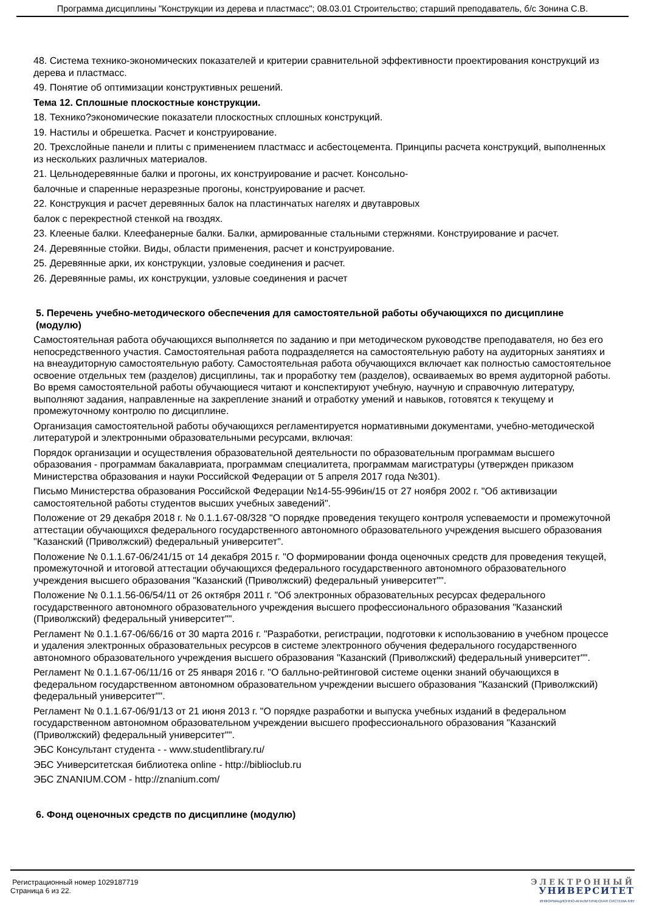Программа дисциплины "Конструкции из дерева и пластмасс"; 08.03.01 Строительство; старший преподаватель, б/с Зонина С.В.
48. Система технико-экономических показателей и критерии сравнительной эффективности проектирования конструкций из дерева и пластмасс.
49. Понятие об оптимизации конструктивных решений.
Тема 12. Сплошные плоскостные конструкции.
18. Технико?экономические показатели плоскостных сплошных конструкций.
19. Настилы и обрешетка. Расчет и конструирование.
20. Трехслойные панели и плиты с применением пластмасс и асбестоцемента. Принципы расчета конструкций, выполненных из нескольких различных материалов.
21. Цельнодеревянные балки и прогоны, их конструирование и расчет. Консольно-
балочные и спаренные неразрезные прогоны, конструирование и расчет.
22. Конструкция и расчет деревянных балок на пластинчатых нагелях и двутавровых
балок с перекрестной стенкой на гвоздях.
23. Клееные балки. Клеефанерные балки. Балки, армированные стальными стержнями. Конструирование и расчет.
24. Деревянные стойки. Виды, области применения, расчет и конструирование.
25. Деревянные арки, их конструкции, узловые соединения и расчет.
26. Деревянные рамы, их конструкции, узловые соединения и расчет
5. Перечень учебно-методического обеспечения для самостоятельной работы обучающихся по дисциплине (модулю)
Самостоятельная работа обучающихся выполняется по заданию и при методическом руководстве преподавателя, но без его непосредственного участия. Самостоятельная работа подразделяется на самостоятельную работу на аудиторных занятиях и на внеаудиторную самостоятельную работу. Самостоятельная работа обучающихся включает как полностью самостоятельное освоение отдельных тем (разделов) дисциплины, так и проработку тем (разделов), осваиваемых во время аудиторной работы. Во время самостоятельной работы обучающиеся читают и конспектируют учебную, научную и справочную литературу, выполняют задания, направленные на закрепление знаний и отработку умений и навыков, готовятся к текущему и промежуточному контролю по дисциплине.
Организация самостоятельной работы обучающихся регламентируется нормативными документами, учебно-методической литературой и электронными образовательными ресурсами, включая:
Порядок организации и осуществления образовательной деятельности по образовательным программам высшего образования - программам бакалавриата, программам специалитета, программам магистратуры (утвержден приказом Министерства образования и науки Российской Федерации от 5 апреля 2017 года №301).
Письмо Министерства образования Российской Федерации №14-55-996ин/15 от 27 ноября 2002 г. "Об активизации самостоятельной работы студентов высших учебных заведений".
Положение от 29 декабря 2018 г. № 0.1.1.67-08/328 "О порядке проведения текущего контроля успеваемости и промежуточной аттестации обучающихся федерального государственного автономного образовательного учреждения высшего образования "Казанский (Приволжский) федеральный университет".
Положение № 0.1.1.67-06/241/15 от 14 декабря 2015 г. "О формировании фонда оценочных средств для проведения текущей, промежуточной и итоговой аттестации обучающихся федерального государственного автономного образовательного учреждения высшего образования "Казанский (Приволжский) федеральный университет"".
Положение № 0.1.1.56-06/54/11 от 26 октября 2011 г. "Об электронных образовательных ресурсах федерального государственного автономного образовательного учреждения высшего профессионального образования "Казанский (Приволжский) федеральный университет"".
Регламент № 0.1.1.67-06/66/16 от 30 марта 2016 г. "Разработки, регистрации, подготовки к использованию в учебном процессе и удаления электронных образовательных ресурсов в системе электронного обучения федерального государственного автономного образовательного учреждения высшего образования "Казанский (Приволжский) федеральный университет"".
Регламент № 0.1.1.67-06/11/16 от 25 января 2016 г. "О балльно-рейтинговой системе оценки знаний обучающихся в федеральном государственном автономном образовательном учреждении высшего образования "Казанский (Приволжский) федеральный университет"".
Регламент № 0.1.1.67-06/91/13 от 21 июня 2013 г. "О порядке разработки и выпуска учебных изданий в федеральном государственном автономном образовательном учреждении высшего профессионального образования "Казанский (Приволжский) федеральный университет"".
ЭБС Консультант студента - - www.studentlibrary.ru/
ЭБС Университетская библиотека online - http://biblioclub.ru
ЭБС ZNANIUM.COM - http://znanium.com/
6. Фонд оценочных средств по дисциплине (модулю)
Регистрационный номер 1029187719
Страница 6 из 22.
ЭЛЕКТРОННЫЙ
УНИВЕРСИТЕТ
ИНФОРМАЦИОННО-АНАЛИТИЧЕСКАЯ СИСТЕМА КФУ